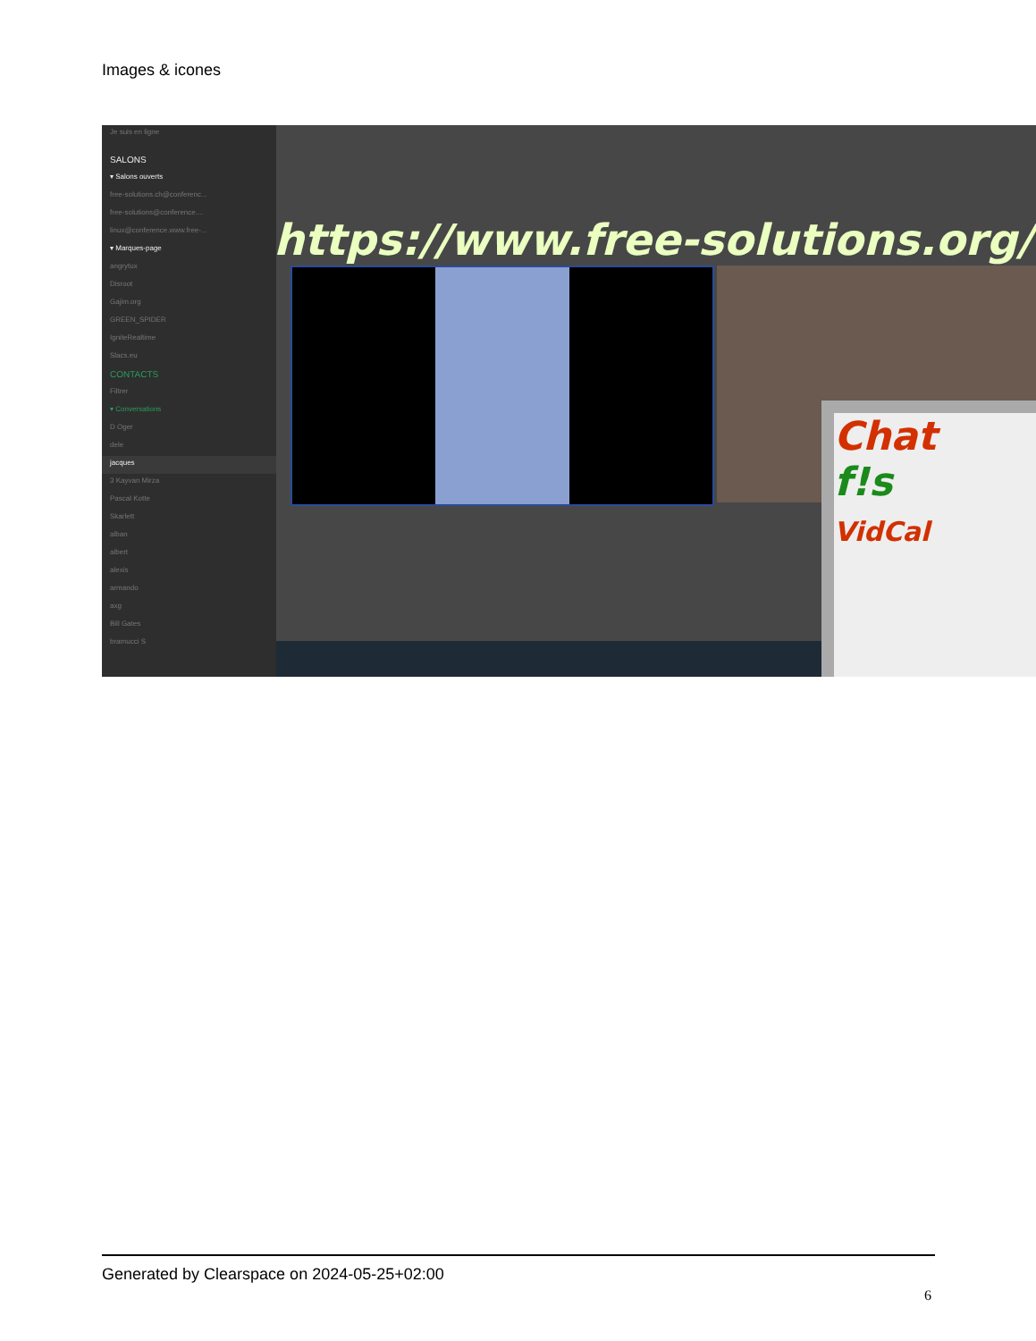Images & icones
Je suis en ligne
SALONS
▾ Salons ouverts
free-solutions.ch@conferenc...
free-solutions@conference....
linux@conference.www.free-...
▾ Marques-page
angrytux
Disroot
Gajim.org
GREEN_SPIDER
IgniteRealtime
Slacs.eu
CONTACTS
Filtrer
▾ Conversations
D Oger
dele
jacques
3 Kayvan Mirza
Pascal Kotte
Skarlett
alban
albert
alexis
armando
axg
Bill Gates
bramucci S
https://www.free-solutions.org/
Chat
f!s
VidCal
Generated by Clearspace on 2024-05-25+02:00
6